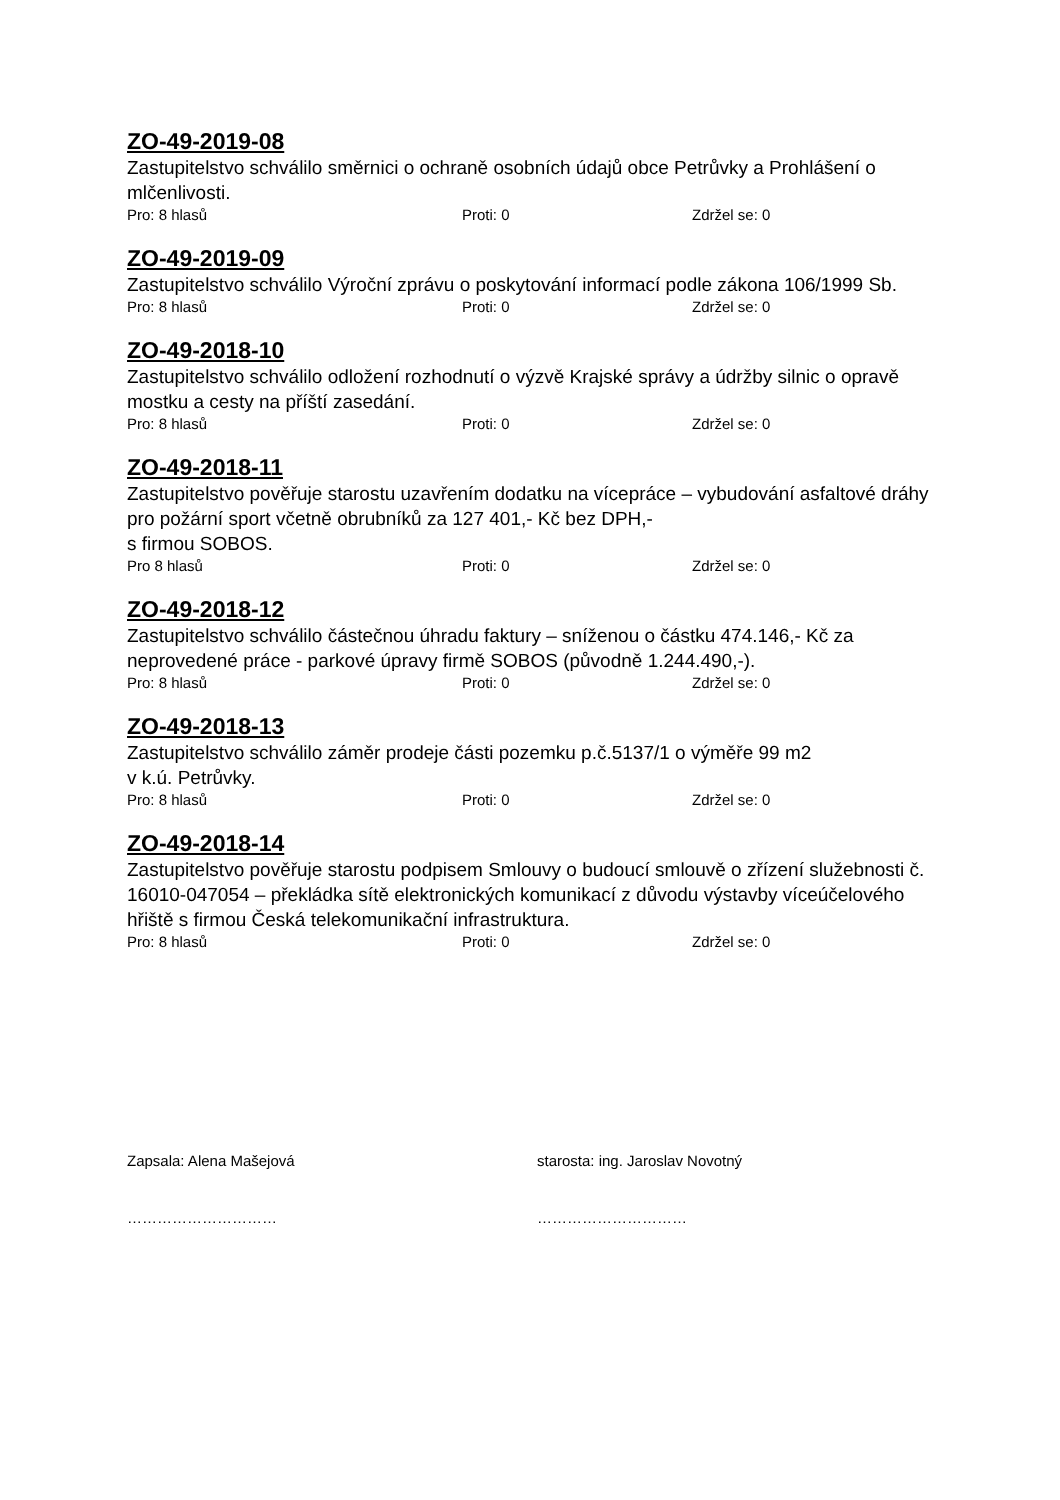ZO-49-2019-08
Zastupitelstvo schválilo směrnici o ochraně osobních údajů obce Petrůvky a Prohlášení o mlčenlivosti.
Pro: 8 hlasů Proti: 0 Zdržel se: 0
ZO-49-2019-09
Zastupitelstvo schválilo Výroční zprávu o poskytování informací podle zákona 106/1999 Sb.
Pro: 8 hlasů Proti: 0 Zdržel se: 0
ZO-49-2018-10
Zastupitelstvo schválilo odložení rozhodnutí o výzvě Krajské správy a údržby silnic o opravě mostku a cesty na příští zasedání.
Pro: 8 hlasů Proti: 0 Zdržel se: 0
ZO-49-2018-11
Zastupitelstvo pověřuje starostu uzavřením dodatku na vícepráce – vybudování asfaltové dráhy pro požární sport včetně obrubníků za 127 401,- Kč bez DPH,-
s firmou SOBOS.
Pro 8 hlasů Proti: 0 Zdržel se: 0
ZO-49-2018-12
Zastupitelstvo schválilo částečnou úhradu faktury – sníženou o částku 474.146,- Kč za neprovedené práce - parkové úpravy firmě SOBOS (původně 1.244.490,-).
Pro: 8 hlasů Proti: 0 Zdržel se: 0
ZO-49-2018-13
Zastupitelstvo schválilo záměr prodeje části pozemku p.č.5137/1 o výměře 99 m2
v k.ú. Petrůvky.
Pro: 8 hlasů Proti: 0 Zdržel se: 0
ZO-49-2018-14
Zastupitelstvo pověřuje starostu podpisem Smlouvy o budoucí smlouvě o zřízení služebnosti č. 16010-047054 – překládka sítě elektronických komunikací z důvodu výstavby víceúčelového hřiště s firmou Česká telekomunikační infrastruktura.
Pro: 8 hlasů Proti: 0 Zdržel se: 0
Zapsala: Alena Mašejová starosta: ing. Jaroslav Novotný
………………………… …………………………